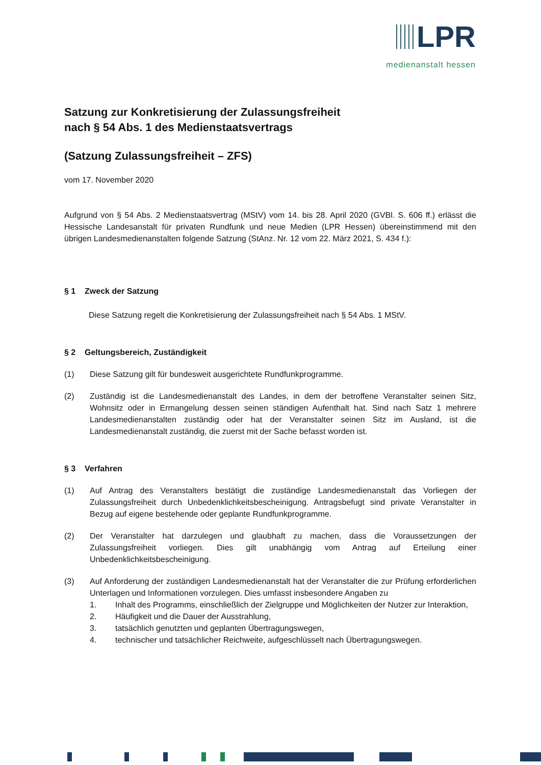LPR
medienanstalt hessen
Satzung zur Konkretisierung der Zulassungsfreiheit
nach § 54 Abs. 1 des Medienstaatsvertrags
(Satzung Zulassungsfreiheit – ZFS)
vom 17. November 2020
Aufgrund von § 54 Abs. 2 Medienstaatsvertrag (MStV) vom 14. bis 28. April 2020 (GVBl. S. 606 ff.) erlässt die Hessische Landesanstalt für privaten Rundfunk und neue Medien (LPR Hessen) übereinstimmend mit den übrigen Landesmedienanstalten folgende Satzung (StAnz. Nr. 12 vom 22. März 2021, S. 434 f.):
§ 1 Zweck der Satzung
Diese Satzung regelt die Konkretisierung der Zulassungsfreiheit nach § 54 Abs. 1 MStV.
§ 2 Geltungsbereich, Zuständigkeit
(1) Diese Satzung gilt für bundesweit ausgerichtete Rundfunkprogramme.
(2) Zuständig ist die Landesmedienanstalt des Landes, in dem der betroffene Veranstalter seinen Sitz, Wohnsitz oder in Ermangelung dessen seinen ständigen Aufenthalt hat. Sind nach Satz 1 mehrere Landesmedienanstalten zuständig oder hat der Veranstalter seinen Sitz im Ausland, ist die Landesmedienanstalt zuständig, die zuerst mit der Sache befasst worden ist.
§ 3 Verfahren
(1) Auf Antrag des Veranstalters bestätigt die zuständige Landesmedienanstalt das Vorliegen der Zulassungsfreiheit durch Unbedenklichkeitsbescheinigung. Antragsbefugt sind private Veranstalter in Bezug auf eigene bestehende oder geplante Rundfunkprogramme.
(2) Der Veranstalter hat darzulegen und glaubhaft zu machen, dass die Voraussetzungen der Zulassungsfreiheit vorliegen. Dies gilt unabhängig vom Antrag auf Erteilung einer Unbedenklichkeitsbescheinigung.
(3) Auf Anforderung der zuständigen Landesmedienanstalt hat der Veranstalter die zur Prüfung erforderlichen Unterlagen und Informationen vorzulegen. Dies umfasst insbesondere Angaben zu
1. Inhalt des Programms, einschließlich der Zielgruppe und Möglichkeiten der Nutzer zur Interaktion,
2. Häufigkeit und die Dauer der Ausstrahlung,
3. tatsächlich genutzten und geplanten Übertragungswegen,
4. technischer und tatsächlicher Reichweite, aufgeschlüsselt nach Übertragungswegen.